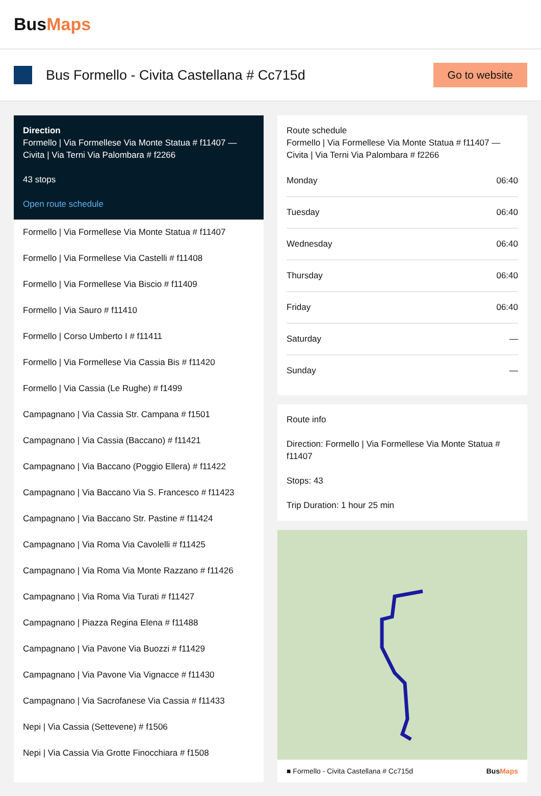BusMaps
Bus Formello - Civita Castellana # Cc715d
Go to website
Direction
Formello | Via Formellese Via Monte Statua # f11407 — Civita | Via Terni Via Palombara # f2266
43 stops
Open route schedule
Formello | Via Formellese Via Monte Statua # f11407
Formello | Via Formellese Via Castelli # f11408
Formello | Via Formellese Via Biscio # f11409
Formello | Via Sauro # f11410
Formello | Corso Umberto I # f11411
Formello | Via Formellese Via Cassia Bis # f11420
Formello | Via Cassia (Le Rughe) # f1499
Campagnano | Via Cassia Str. Campana # f1501
Campagnano | Via Cassia (Baccano) # f11421
Campagnano | Via Baccano (Poggio Ellera) # f11422
Campagnano | Via Baccano Via S. Francesco # f11423
Campagnano | Via Baccano Str. Pastine # f11424
Campagnano | Via Roma Via Cavolelli # f11425
Campagnano | Via Roma Via Monte Razzano # f11426
Campagnano | Via Roma Via Turati # f11427
Campagnano | Piazza Regina Elena # f11488
Campagnano | Via Pavone Via Buozzi # f11429
Campagnano | Via Pavone Via Vignacce # f11430
Campagnano | Via Sacrofanese Via Cassia # f11433
Nepi | Via Cassia (Settevene) # f1506
Nepi | Via Cassia Via Grotte Finocchiara # f1508
Route schedule
Formello | Via Formellese Via Monte Statua # f11407 — Civita | Via Terni Via Palombara # f2266
| Monday | 06:40 |
| Tuesday | 06:40 |
| Wednesday | 06:40 |
| Thursday | 06:40 |
| Friday | 06:40 |
| Saturday | — |
| Sunday | — |
Route info
Direction: Formello | Via Formellese Via Monte Statua # f11407
Stops: 43
Trip Duration: 1 hour 25 min
■ Formello - Civita Castellana # Cc715d BusMaps